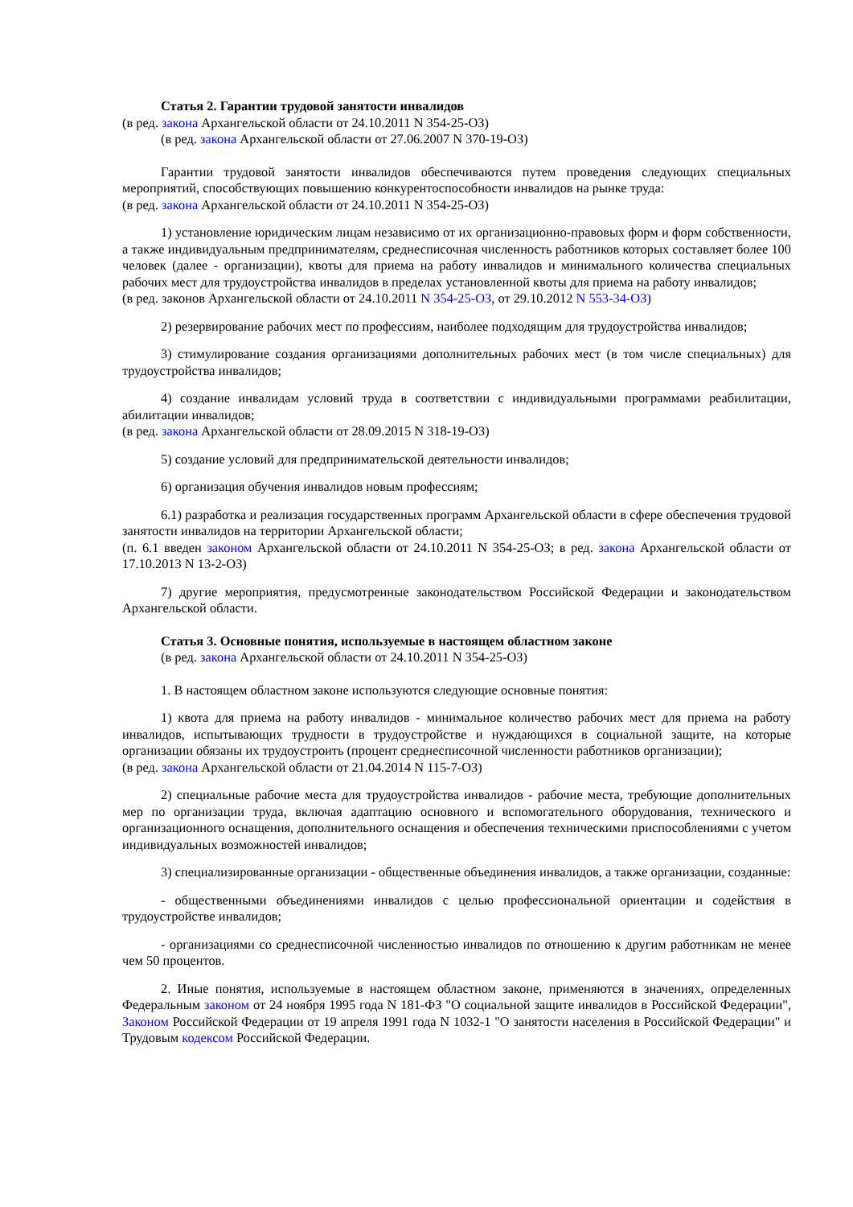Статья 2. Гарантии трудовой занятости инвалидов
(в ред. закона Архангельской области от 24.10.2011 N 354-25-ОЗ)
(в ред. закона Архангельской области от 27.06.2007 N 370-19-ОЗ)
Гарантии трудовой занятости инвалидов обеспечиваются путем проведения следующих специальных мероприятий, способствующих повышению конкурентоспособности инвалидов на рынке труда:
(в ред. закона Архангельской области от 24.10.2011 N 354-25-ОЗ)
1) установление юридическим лицам независимо от их организационно-правовых форм и форм собственности, а также индивидуальным предпринимателям, среднесписочная численность работников которых составляет более 100 человек (далее - организации), квоты для приема на работу инвалидов и минимального количества специальных рабочих мест для трудоустройства инвалидов в пределах установленной квоты для приема на работу инвалидов;
(в ред. законов Архангельской области от 24.10.2011 N 354-25-ОЗ, от 29.10.2012 N 553-34-ОЗ)
2) резервирование рабочих мест по профессиям, наиболее подходящим для трудоустройства инвалидов;
3) стимулирование создания организациями дополнительных рабочих мест (в том числе специальных) для трудоустройства инвалидов;
4) создание инвалидам условий труда в соответствии с индивидуальными программами реабилитации, абилитации инвалидов;
(в ред. закона Архангельской области от 28.09.2015 N 318-19-ОЗ)
5) создание условий для предпринимательской деятельности инвалидов;
6) организация обучения инвалидов новым профессиям;
6.1) разработка и реализация государственных программ Архангельской области в сфере обеспечения трудовой занятости инвалидов на территории Архангельской области;
(п. 6.1 введен законом Архангельской области от 24.10.2011 N 354-25-ОЗ; в ред. закона Архангельской области от 17.10.2013 N 13-2-ОЗ)
7) другие мероприятия, предусмотренные законодательством Российской Федерации и законодательством Архангельской области.
Статья 3. Основные понятия, используемые в настоящем областном законе
(в ред. закона Архангельской области от 24.10.2011 N 354-25-ОЗ)
1. В настоящем областном законе используются следующие основные понятия:
1) квота для приема на работу инвалидов - минимальное количество рабочих мест для приема на работу инвалидов, испытывающих трудности в трудоустройстве и нуждающихся в социальной защите, на которые организации обязаны их трудоустроить (процент среднесписочной численности работников организации);
(в ред. закона Архангельской области от 21.04.2014 N 115-7-ОЗ)
2) специальные рабочие места для трудоустройства инвалидов - рабочие места, требующие дополнительных мер по организации труда, включая адаптацию основного и вспомогательного оборудования, технического и организационного оснащения, дополнительного оснащения и обеспечения техническими приспособлениями с учетом индивидуальных возможностей инвалидов;
3) специализированные организации - общественные объединения инвалидов, а также организации, созданные:
- общественными объединениями инвалидов с целью профессиональной ориентации и содействия в трудоустройстве инвалидов;
- организациями со среднесписочной численностью инвалидов по отношению к другим работникам не менее чем 50 процентов.
2. Иные понятия, используемые в настоящем областном законе, применяются в значениях, определенных Федеральным законом от 24 ноября 1995 года N 181-ФЗ "О социальной защите инвалидов в Российской Федерации", Законом Российской Федерации от 19 апреля 1991 года N 1032-1 "О занятости населения в Российской Федерации" и Трудовым кодексом Российской Федерации.